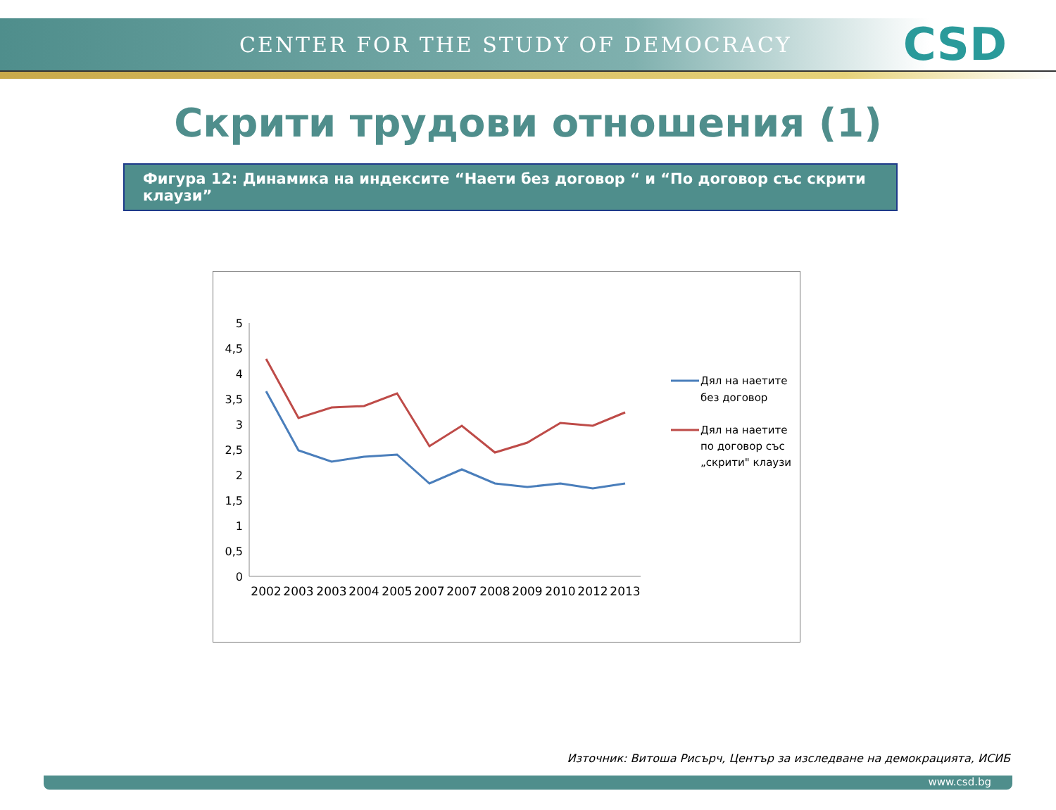CENTER FOR THE STUDY OF DEMOCRACY CSD
Скрити трудови отношения (1)
Фигура 12: Динамика на индексите “Наети без договор “ и “По договор със скрити клаузи”
5
4,5
4
3,5
3
2,5
2
1,5
1
0,5
0
2002
2003
2003
2004
2005
2007
2007
2008
2009
2010
2012
2013
Дял на наетите
без договор
Дял на наетите
по договор със
„скрити" клаузи
Източник: Витоша Рисърч, Център за изследване на демокрацията, ИСИБ
www.csd.bg